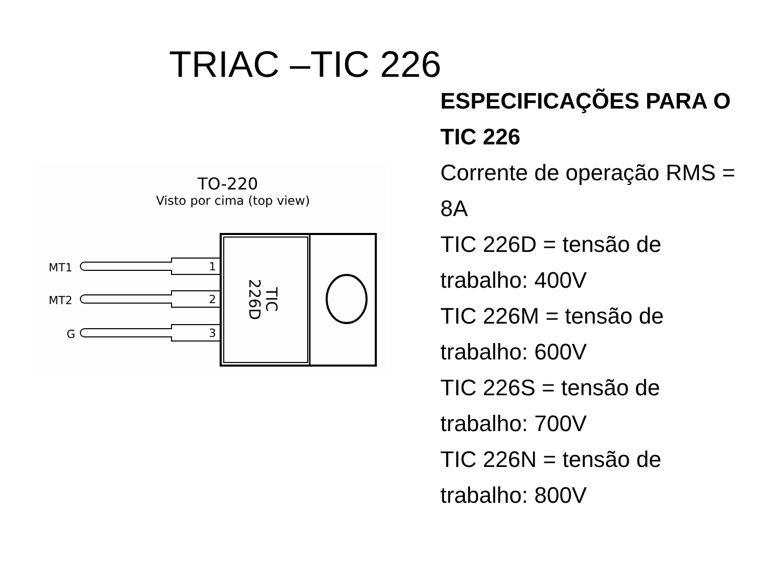TRIAC –TIC 226
TO-220
Visto por cima (top view)
MT1
MT2
G
1
2
3
TIC
226D
ESPECIFICAÇÕES PARA O TIC 226
Corrente de operação RMS = 8A
TIC 226D = tensão de trabalho: 400V
TIC 226M = tensão de trabalho: 600V
TIC 226S = tensão de trabalho: 700V
TIC 226N = tensão de trabalho: 800V